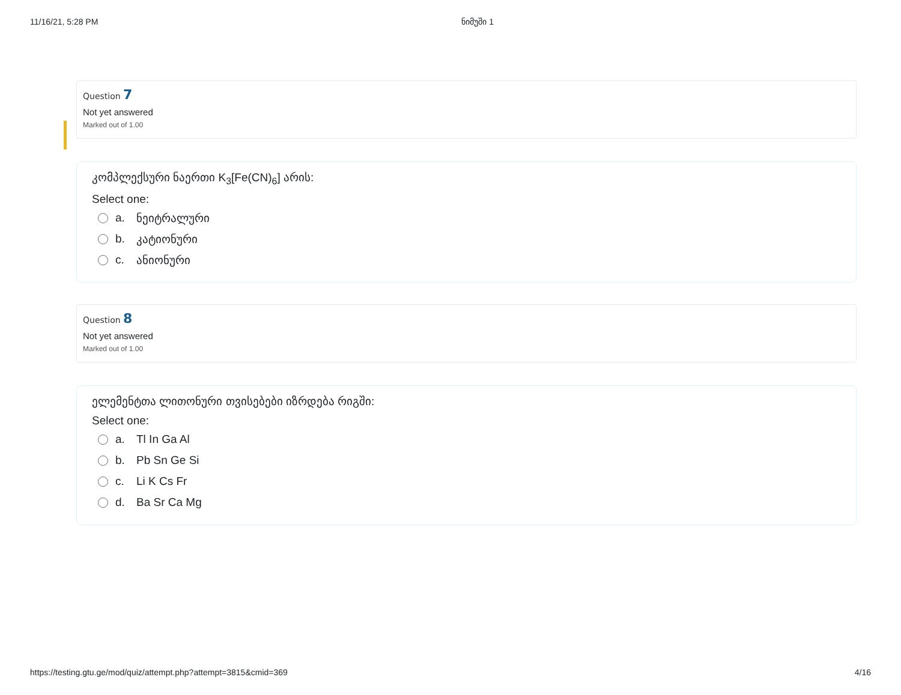11/16/21, 5:28 PM ნიმუში 1
Question 7
Not yet answered
Marked out of 1.00
კომპლექსური ნაერთი K<sub>3</sub>[Fe(CN)<sub>6</sub>] არის:
Select one:
a. ნეიტრალური
b. კატიონური
c. ანიონური
Question 8
Not yet answered
Marked out of 1.00
ელემენტთა ლითონური თვისებები იზრდება რიგში:
Select one:
a. Tl In Ga Al
b. Pb Sn Ge Si
c. Li K Cs Fr
d. Ba Sr Ca Mg
https://testing.gtu.ge/mod/quiz/attempt.php?attempt=3815&cmid=369 4/16